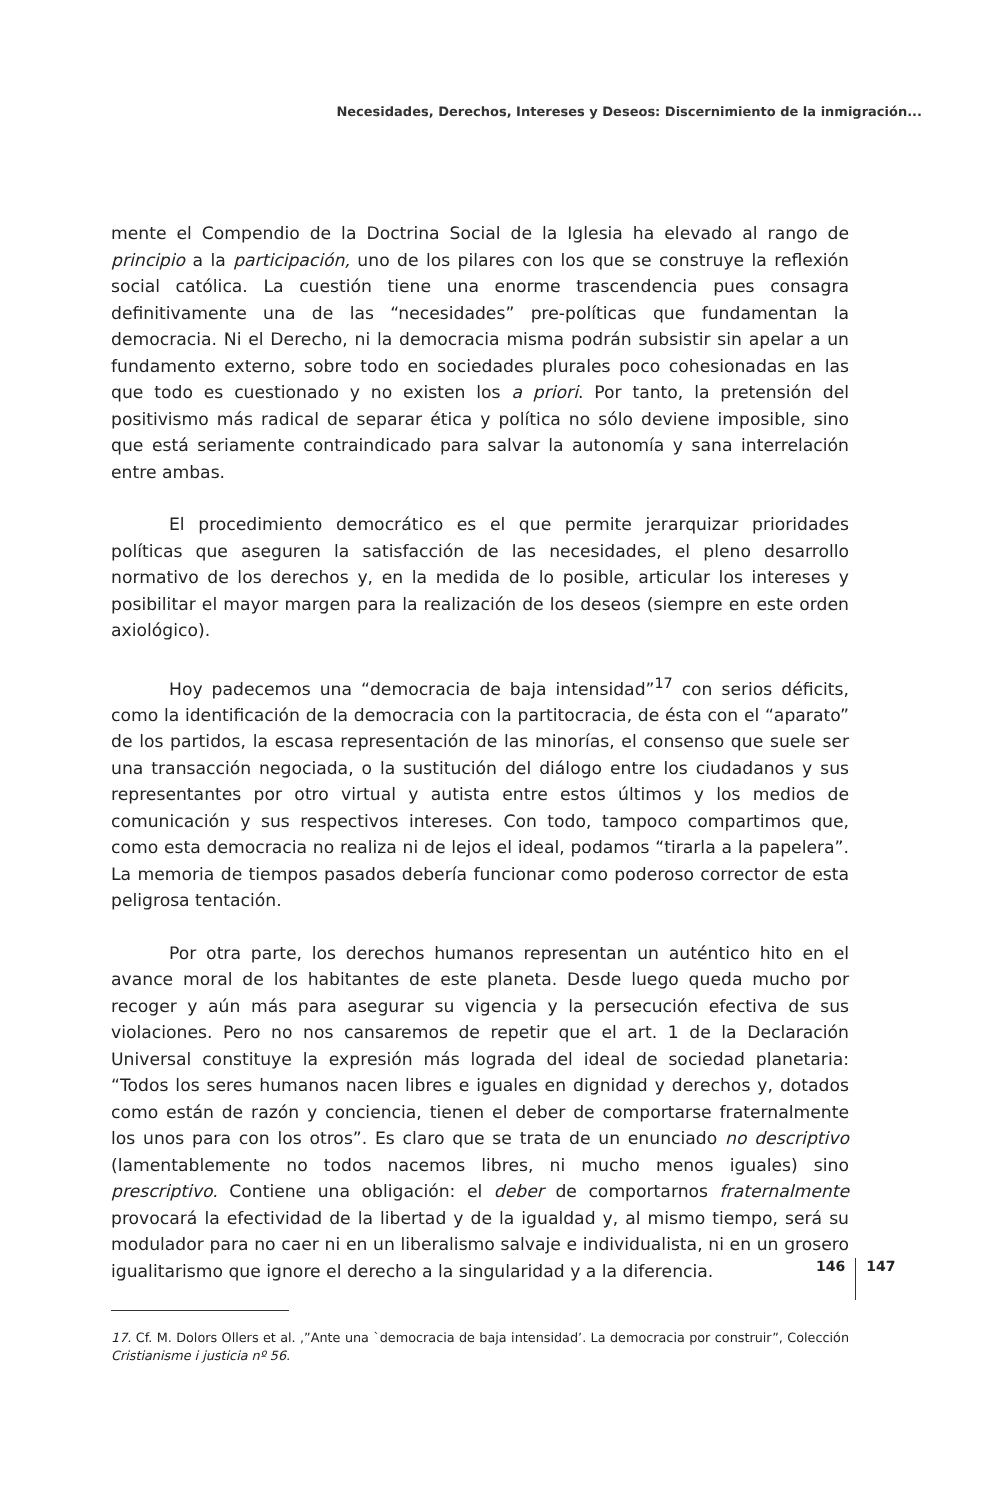Necesidades, Derechos, Intereses y Deseos: Discernimiento de la inmigración...
mente el Compendio de la Doctrina Social de la Iglesia ha elevado al rango de principio a la participación, uno de los pilares con los que se construye la reflexión social católica. La cuestión tiene una enorme trascendencia pues consagra definitivamente una de las “necesidades” pre-políticas que fundamentan la democracia. Ni el Derecho, ni la democracia misma podrán subsistir sin apelar a un fundamento externo, sobre todo en sociedades plurales poco cohesionadas en las que todo es cuestionado y no existen los a priori. Por tanto, la pretensión del positivismo más radical de separar ética y política no sólo deviene imposible, sino que está seriamente contraindicado para salvar la autonomía y sana interrelación entre ambas.
El procedimiento democrático es el que permite jerarquizar prioridades políticas que aseguren la satisfacción de las necesidades, el pleno desarrollo normativo de los derechos y, en la medida de lo posible, articular los intereses y posibilitar el mayor margen para la realización de los deseos (siempre en este orden axiológico).
Hoy padecemos una “democracia de baja intensidad”<sup>17</sup> con serios déficits, como la identificación de la democracia con la partitocracia, de ésta con el “aparato” de los partidos, la escasa representación de las minorías, el consenso que suele ser una transacción negociada, o la sustitución del diálogo entre los ciudadanos y sus representantes por otro virtual y autista entre estos últimos y los medios de comunicación y sus respectivos intereses. Con todo, tampoco compartimos que, como esta democracia no realiza ni de lejos el ideal, podamos “tirarla a la papelera”. La memoria de tiempos pasados debería funcionar como poderoso corrector de esta peligrosa tentación.
Por otra parte, los derechos humanos representan un auténtico hito en el avance moral de los habitantes de este planeta. Desde luego queda mucho por recoger y aún más para asegurar su vigencia y la persecución efectiva de sus violaciones. Pero no nos cansaremos de repetir que el art. 1 de la Declaración Universal constituye la expresión más lograda del ideal de sociedad planetaria: “Todos los seres humanos nacen libres e iguales en dignidad y derechos y, dotados como están de razón y conciencia, tienen el deber de comportarse fraternalmente los unos para con los otros”. Es claro que se trata de un enunciado no descriptivo (lamentablemente no todos nacemos libres, ni mucho menos iguales) sino prescriptivo. Contiene una obligación: el deber de comportarnos fraternalmente provocará la efectividad de la libertad y de la igualdad y, al mismo tiempo, será su modulador para no caer ni en un liberalismo salvaje e individualista, ni en un grosero igualitarismo que ignore el derecho a la singularidad y a la diferencia.
17. Cf. M. Dolors Ollers et al. ,”Ante una `democracia de baja intensidad’. La democracia por construir”, Colección Cristianisme i justicia nº 56.
146 147